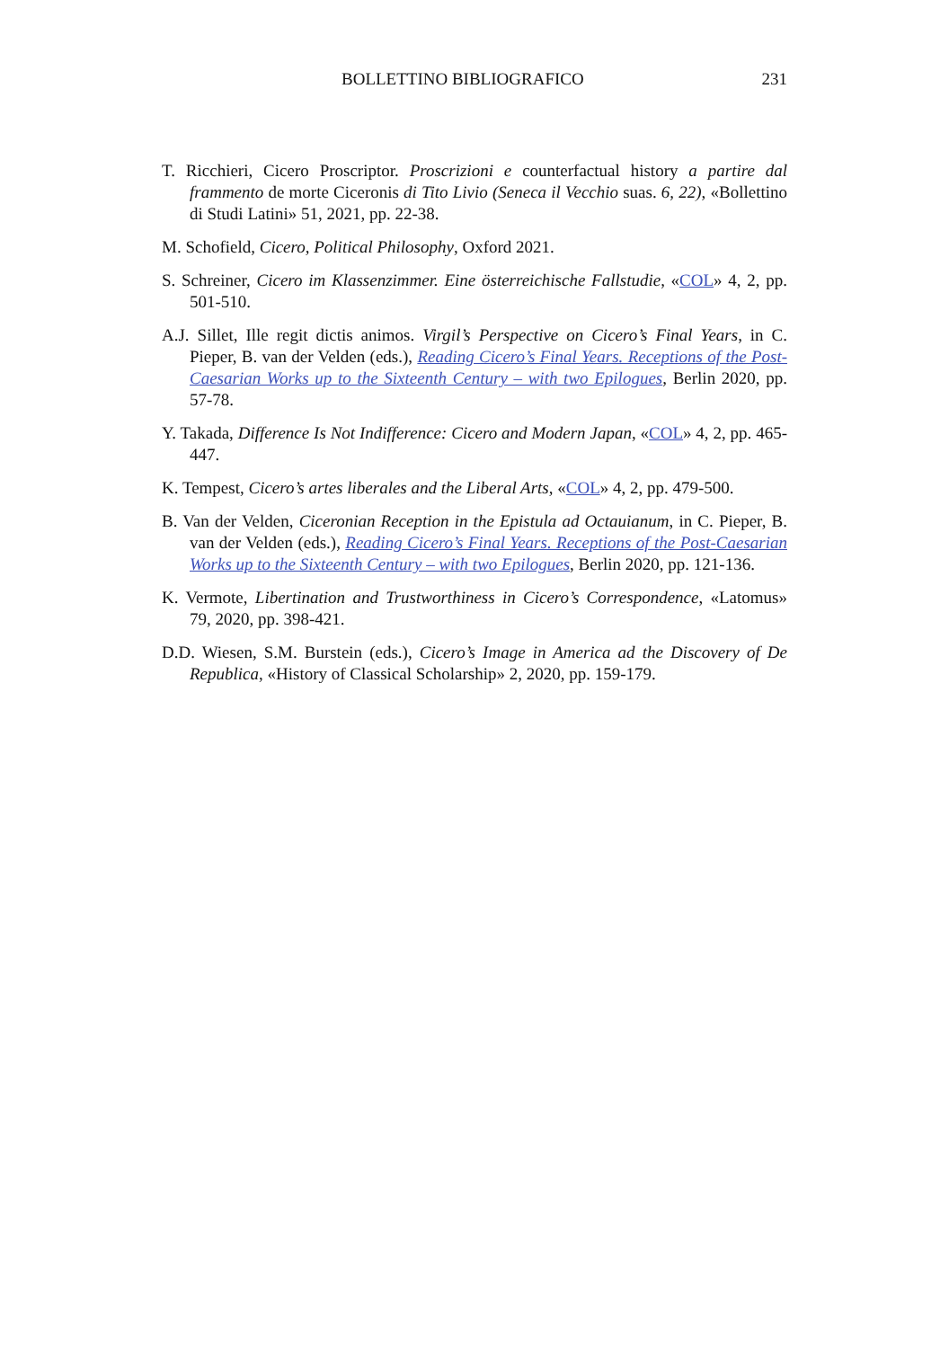BOLLETTINO BIBLIOGRAFICO 231
T. Ricchieri, Cicero Proscriptor. Proscrizioni e counterfactual history a partire dal frammento de morte Ciceronis di Tito Livio (Seneca il Vecchio suas. 6, 22), «Bollettino di Studi Latini» 51, 2021, pp. 22-38.
M. Schofield, Cicero, Political Philosophy, Oxford 2021.
S. Schreiner, Cicero im Klassenzimmer. Eine österreichische Fallstudie, «COL» 4, 2, pp. 501-510.
A.J. Sillet, Ille regit dictis animos. Virgil’s Perspective on Cicero’s Final Years, in C. Pieper, B. van der Velden (eds.), Reading Cicero’s Final Years. Receptions of the Post-Caesarian Works up to the Sixteenth Century – with two Epilogues, Berlin 2020, pp. 57-78.
Y. Takada, Difference Is Not Indifference: Cicero and Modern Japan, «COL» 4, 2, pp. 465-447.
K. Tempest, Cicero’s artes liberales and the Liberal Arts, «COL» 4, 2, pp. 479-500.
B. Van der Velden, Ciceronian Reception in the Epistula ad Octauianum, in C. Pieper, B. van der Velden (eds.), Reading Cicero’s Final Years. Receptions of the Post-Caesarian Works up to the Sixteenth Century – with two Epilogues, Berlin 2020, pp. 121-136.
K. Vermote, Libertination and Trustworthiness in Cicero’s Correspondence, «Latomus» 79, 2020, pp. 398-421.
D.D. Wiesen, S.M. Burstein (eds.), Cicero’s Image in America ad the Discovery of De Republica, «History of Classical Scholarship» 2, 2020, pp. 159-179.